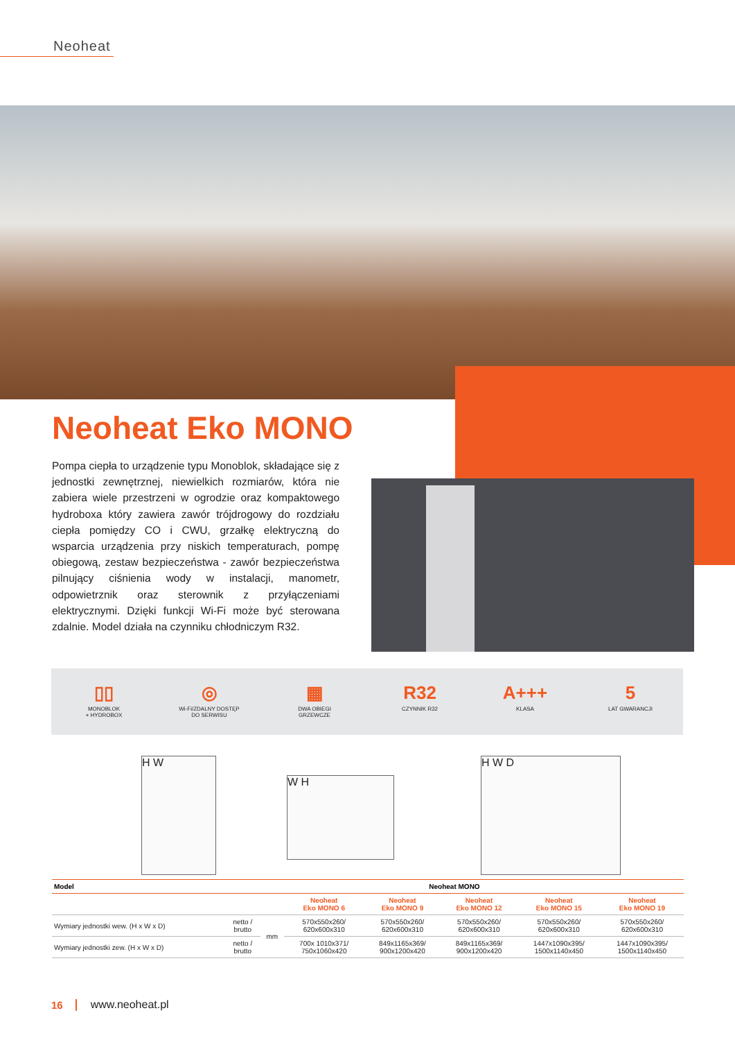Neoheat
Neoheat Eko MONO
Pompa ciepła to urządzenie typu Monoblok, składające się z jednostki zewnętrznej, niewielkich rozmiarów, która nie zabiera wiele przestrzeni w ogrodzie oraz kompaktowego hydroboxa który zawiera zawór trójdrogowy do rozdziału ciepła pomiędzy CO i CWU, grzałkę elektryczną do wsparcia urządzenia przy niskich temperaturach, pompę obiegową, zestaw bezpieczeństwa - zawór bezpieczeństwa pilnujący ciśnienia wody w instalacji, manometr, odpowietrznik oraz sterownik z przyłączeniami elektrycznymi. Dzięki funkcji Wi-Fi może być sterowana zdalnie. Model działa na czynniku chłodniczym R32.
▯▯
MONOBLOK
+ HYDROBOX
◎
Wi-Fi/ZDALNY DOSTĘP
DO SERWISU
▦
DWA OBIEGI
GRZEWCZE
R32
CZYNNIK R32
A+++
KLASA
5
LAT GWARANCJI
H W
W H
H W D
| Model | Neoheat MONO | | | | | | |
| --- | --- | --- | --- | --- | --- | --- | --- |
| | | | Neoheat Eko MONO 6 | Neoheat Eko MONO 9 | Neoheat Eko MONO 12 | Neoheat Eko MONO 15 | Neoheat Eko MONO 19 |
| Wymiary jednostki wew. (H x W x D) | netto / brutto | mm | 570x550x260/ 620x600x310 | 570x550x260/ 620x600x310 | 570x550x260/ 620x600x310 | 570x550x260/ 620x600x310 | 570x550x260/ 620x600x310 |
| Wymiary jednostki zew. (H x W x D) | netto / brutto | | 700x 1010x371/ 750x1060x420 | 849x1165x369/ 900x1200x420 | 849x1165x369/ 900x1200x420 | 1447x1090x395/ 1500x1140x450 | 1447x1090x395/ 1500x1140x450 |
16 www.neoheat.pl